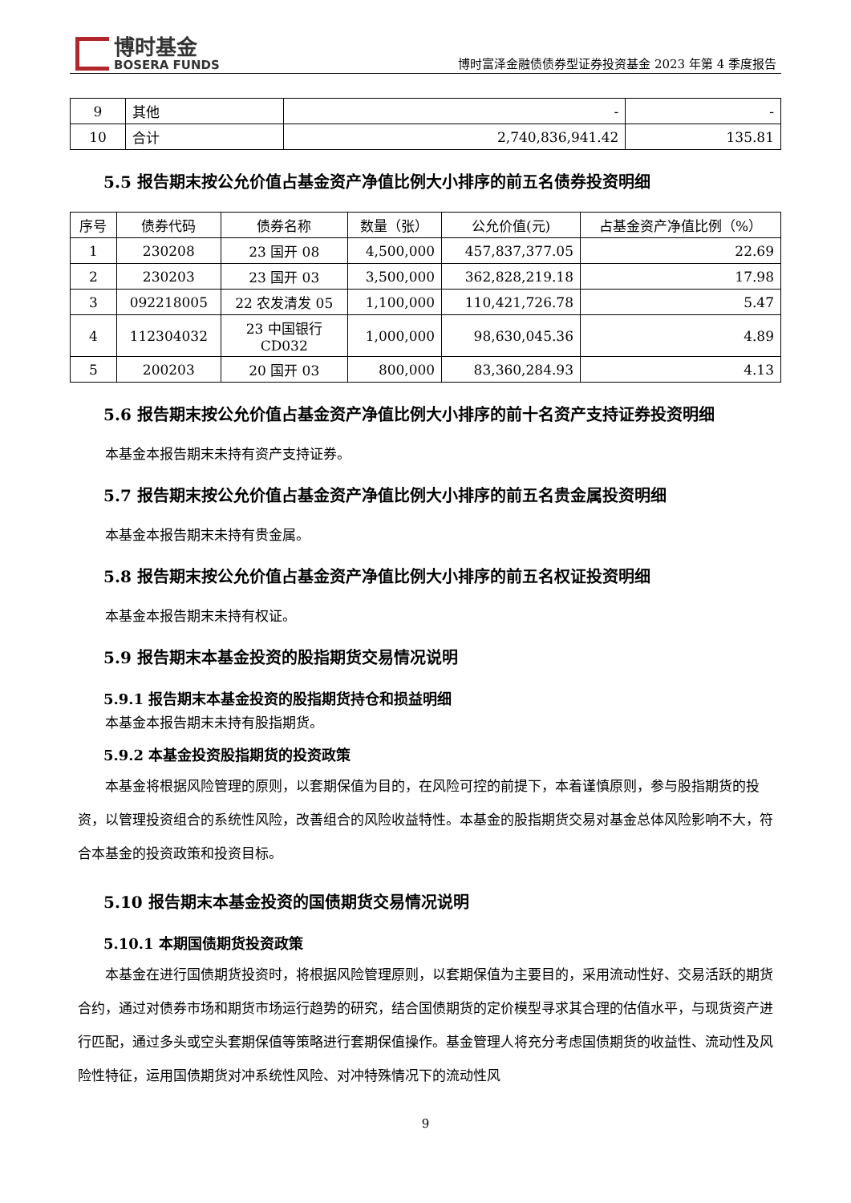博时基金
BOSERA FUNDS
博时富泽金融债债券型证券投资基金 2023 年第 4 季度报告
| 9 | 其他 | - | - |
| 10 | 合计 | 2,740,836,941.42 | 135.81 |
5.5 报告期末按公允价值占基金资产净值比例大小排序的前五名债券投资明细
| 序号 | 债券代码 | 债券名称 | 数量（张） | 公允价值(元) | 占基金资产净值比例（%） |
| --- | --- | --- | --- | --- | --- |
| 1 | 230208 | 23 国开 08 | 4,500,000 | 457,837,377.05 | 22.69 |
| 2 | 230203 | 23 国开 03 | 3,500,000 | 362,828,219.18 | 17.98 |
| 3 | 092218005 | 22 农发清发 05 | 1,100,000 | 110,421,726.78 | 5.47 |
| 4 | 112304032 | 23 中国银行 CD032 | 1,000,000 | 98,630,045.36 | 4.89 |
| 5 | 200203 | 20 国开 03 | 800,000 | 83,360,284.93 | 4.13 |
5.6 报告期末按公允价值占基金资产净值比例大小排序的前十名资产支持证券投资明细
本基金本报告期末未持有资产支持证券。
5.7 报告期末按公允价值占基金资产净值比例大小排序的前五名贵金属投资明细
本基金本报告期末未持有贵金属。
5.8 报告期末按公允价值占基金资产净值比例大小排序的前五名权证投资明细
本基金本报告期末未持有权证。
5.9 报告期末本基金投资的股指期货交易情况说明
5.9.1 报告期末本基金投资的股指期货持仓和损益明细
本基金本报告期末未持有股指期货。
5.9.2 本基金投资股指期货的投资政策
本基金将根据风险管理的原则，以套期保值为目的，在风险可控的前提下，本着谨慎原则，参与股指期货的投资，以管理投资组合的系统性风险，改善组合的风险收益特性。本基金的股指期货交易对基金总体风险影响不大，符合本基金的投资政策和投资目标。
5.10 报告期末本基金投资的国债期货交易情况说明
5.10.1 本期国债期货投资政策
本基金在进行国债期货投资时，将根据风险管理原则，以套期保值为主要目的，采用流动性好、交易活跃的期货合约，通过对债券市场和期货市场运行趋势的研究，结合国债期货的定价模型寻求其合理的估值水平，与现货资产进行匹配，通过多头或空头套期保值等策略进行套期保值操作。基金管理人将充分考虑国债期货的收益性、流动性及风险性特征，运用国债期货对冲系统性风险、对冲特殊情况下的流动性风
9